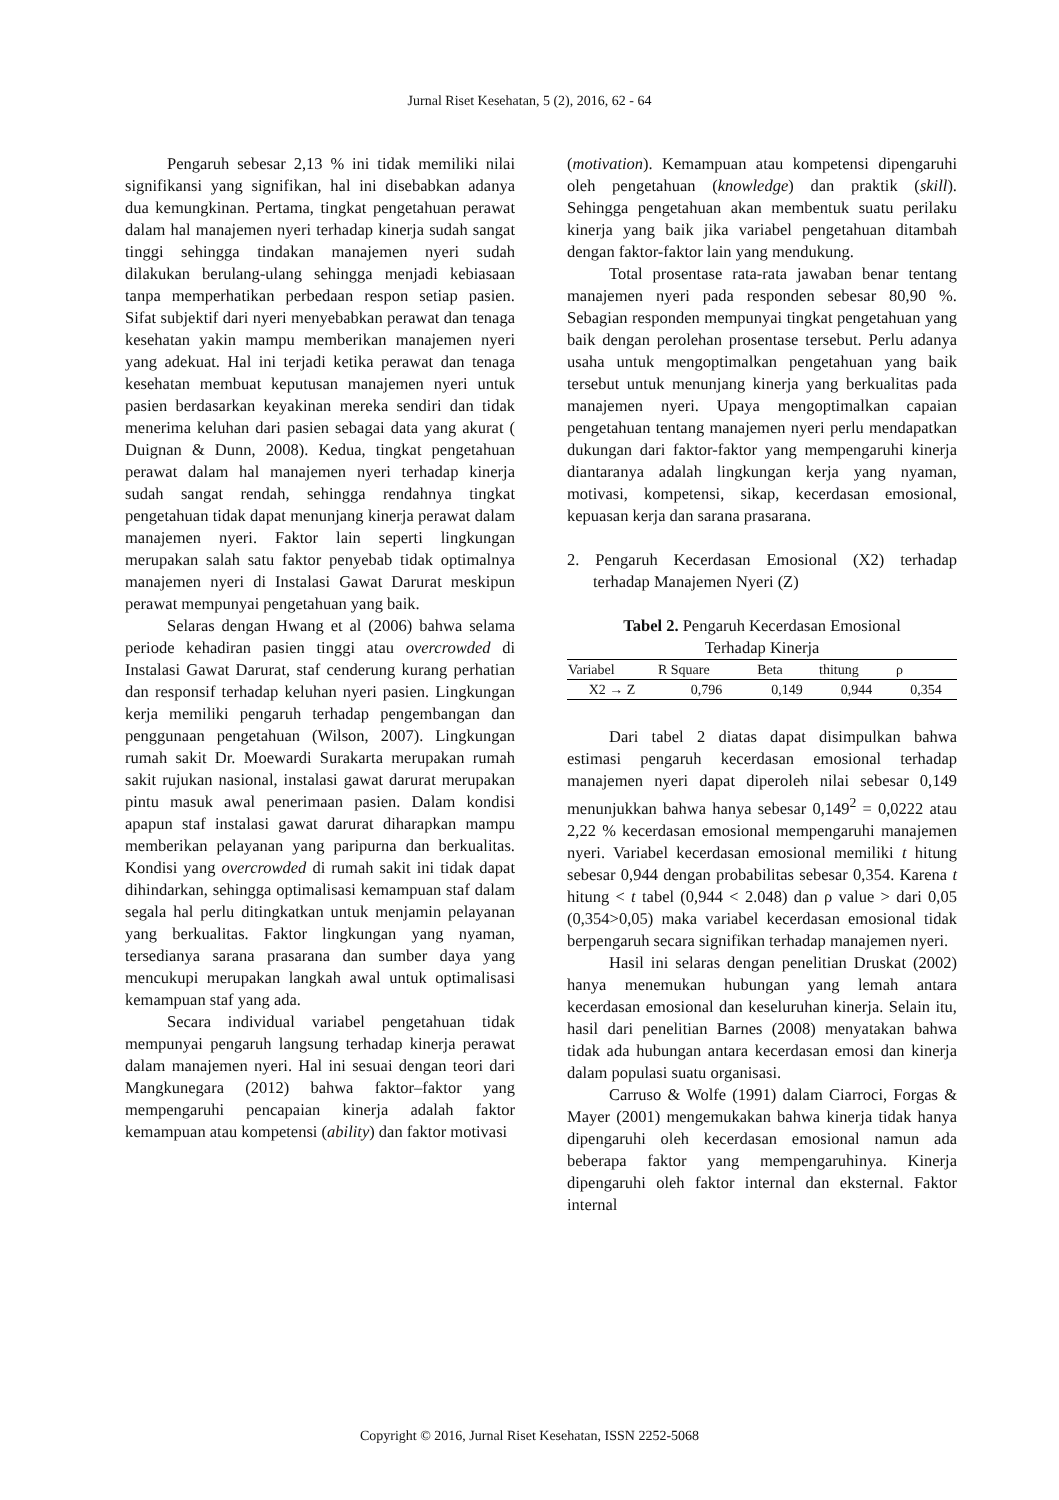Jurnal Riset Kesehatan, 5 (2), 2016, 62 - 64
Pengaruh sebesar 2,13 % ini tidak memiliki nilai signifikansi yang signifikan, hal ini disebabkan adanya dua kemungkinan. Pertama, tingkat pengetahuan perawat dalam hal manajemen nyeri terhadap kinerja sudah sangat tinggi sehingga tindakan manajemen nyeri sudah dilakukan berulang-ulang sehingga menjadi kebiasaan tanpa memperhatikan perbedaan respon setiap pasien. Sifat subjektif dari nyeri menyebabkan perawat dan tenaga kesehatan yakin mampu memberikan manajemen nyeri yang adekuat. Hal ini terjadi ketika perawat dan tenaga kesehatan membuat keputusan manajemen nyeri untuk pasien berdasarkan keyakinan mereka sendiri dan tidak menerima keluhan dari pasien sebagai data yang akurat ( Duignan & Dunn, 2008). Kedua, tingkat pengetahuan perawat dalam hal manajemen nyeri terhadap kinerja sudah sangat rendah, sehingga rendahnya tingkat pengetahuan tidak dapat menunjang kinerja perawat dalam manajemen nyeri. Faktor lain seperti lingkungan merupakan salah satu faktor penyebab tidak optimalnya manajemen nyeri di Instalasi Gawat Darurat meskipun perawat mempunyai pengetahuan yang baik.
Selaras dengan Hwang et al (2006) bahwa selama periode kehadiran pasien tinggi atau overcrowded di Instalasi Gawat Darurat, staf cenderung kurang perhatian dan responsif terhadap keluhan nyeri pasien. Lingkungan kerja memiliki pengaruh terhadap pengembangan dan penggunaan pengetahuan (Wilson, 2007). Lingkungan rumah sakit Dr. Moewardi Surakarta merupakan rumah sakit rujukan nasional, instalasi gawat darurat merupakan pintu masuk awal penerimaan pasien. Dalam kondisi apapun staf instalasi gawat darurat diharapkan mampu memberikan pelayanan yang paripurna dan berkualitas. Kondisi yang overcrowded di rumah sakit ini tidak dapat dihindarkan, sehingga optimalisasi kemampuan staf dalam segala hal perlu ditingkatkan untuk menjamin pelayanan yang berkualitas. Faktor lingkungan yang nyaman, tersedianya sarana prasarana dan sumber daya yang mencukupi merupakan langkah awal untuk optimalisasi kemampuan staf yang ada.
Secara individual variabel pengetahuan tidak mempunyai pengaruh langsung terhadap kinerja perawat dalam manajemen nyeri. Hal ini sesuai dengan teori dari Mangkunegara (2012) bahwa faktor–faktor yang mempengaruhi pencapaian kinerja adalah faktor kemampuan atau kompetensi (ability) dan faktor motivasi
(motivation). Kemampuan atau kompetensi dipengaruhi oleh pengetahuan (knowledge) dan praktik (skill). Sehingga pengetahuan akan membentuk suatu perilaku kinerja yang baik jika variabel pengetahuan ditambah dengan faktor-faktor lain yang mendukung.
Total prosentase rata-rata jawaban benar tentang manajemen nyeri pada responden sebesar 80,90 %. Sebagian responden mempunyai tingkat pengetahuan yang baik dengan perolehan prosentase tersebut. Perlu adanya usaha untuk mengoptimalkan pengetahuan yang baik tersebut untuk menunjang kinerja yang berkualitas pada manajemen nyeri. Upaya mengoptimalkan capaian pengetahuan tentang manajemen nyeri perlu mendapatkan dukungan dari faktor-faktor yang mempengaruhi kinerja diantaranya adalah lingkungan kerja yang nyaman, motivasi, kompetensi, sikap, kecerdasan emosional, kepuasan kerja dan sarana prasarana.
2. Pengaruh Kecerdasan Emosional (X2) terhadap terhadap Manajemen Nyeri (Z)
Tabel 2. Pengaruh Kecerdasan Emosional
Terhadap Kinerja
| Variabel | R Square | Beta | thitung | ρ |
| --- | --- | --- | --- | --- |
| X2 → Z | 0,796 | 0,149 | 0,944 | 0,354 |
Dari tabel 2 diatas dapat disimpulkan bahwa estimasi pengaruh kecerdasan emosional terhadap manajemen nyeri dapat diperoleh nilai sebesar 0,149 menunjukkan bahwa hanya sebesar 0,149<sup>2</sup> = 0,0222 atau 2,22 % kecerdasan emosional mempengaruhi manajemen nyeri. Variabel kecerdasan emosional memiliki t hitung sebesar 0,944 dengan probabilitas sebesar 0,354. Karena t hitung < t tabel (0,944 < 2.048) dan ρ value > dari 0,05 (0,354>0,05) maka variabel kecerdasan emosional tidak berpengaruh secara signifikan terhadap manajemen nyeri.
Hasil ini selaras dengan penelitian Druskat (2002) hanya menemukan hubungan yang lemah antara kecerdasan emosional dan keseluruhan kinerja. Selain itu, hasil dari penelitian Barnes (2008) menyatakan bahwa tidak ada hubungan antara kecerdasan emosi dan kinerja dalam populasi suatu organisasi.
Carruso & Wolfe (1991) dalam Ciarroci, Forgas & Mayer (2001) mengemukakan bahwa kinerja tidak hanya dipengaruhi oleh kecerdasan emosional namun ada beberapa faktor yang mempengaruhinya. Kinerja dipengaruhi oleh faktor internal dan eksternal. Faktor internal
Copyright © 2016, Jurnal Riset Kesehatan, ISSN 2252-5068